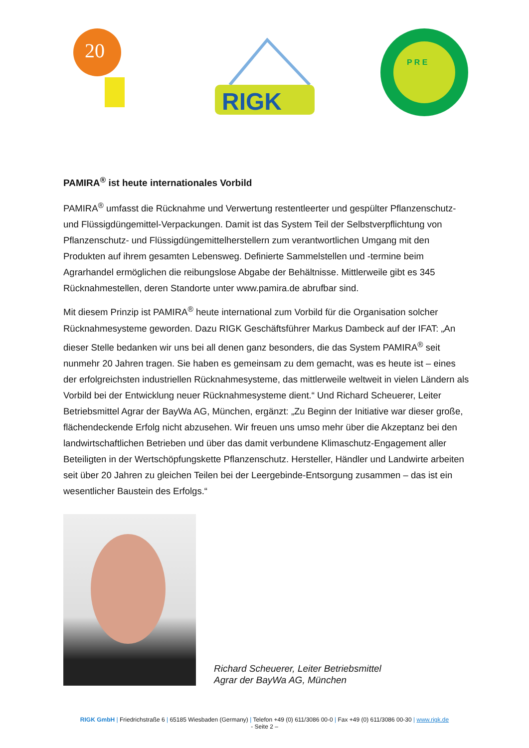20
RIGK
P R E
PAMIRA<sup>®</sup> ist heute internationales Vorbild
PAMIRA<sup>®</sup> umfasst die Rücknahme und Verwertung restentleerter und gespülter Pflanzenschutz- und Flüssigdüngemittel-Verpackungen. Damit ist das System Teil der Selbstverpflichtung von Pflanzenschutz- und Flüssigdüngemittelherstellern zum verantwortlichen Umgang mit den Produkten auf ihrem gesamten Lebensweg. Definierte Sammelstellen und -termine beim Agrarhandel ermöglichen die reibungslose Abgabe der Behältnisse. Mittlerweile gibt es 345 Rücknahmestellen, deren Standorte unter www.pamira.de abrufbar sind.
Mit diesem Prinzip ist PAMIRA<sup>®</sup> heute international zum Vorbild für die Organisation solcher Rücknahmesysteme geworden. Dazu RIGK Geschäftsführer Markus Dambeck auf der IFAT: „An dieser Stelle bedanken wir uns bei all denen ganz besonders, die das System PAMIRA<sup>®</sup> seit nunmehr 20 Jahren tragen. Sie haben es gemeinsam zu dem gemacht, was es heute ist – eines der erfolgreichsten industriellen Rücknahmesysteme, das mittlerweile weltweit in vielen Ländern als Vorbild bei der Entwicklung neuer Rücknahmesysteme dient.“ Und Richard Scheuerer, Leiter Betriebsmittel Agrar der BayWa AG, München, ergänzt: „Zu Beginn der Initiative war dieser große, flächendeckende Erfolg nicht abzusehen. Wir freuen uns umso mehr über die Akzeptanz bei den landwirtschaftlichen Betrieben und über das damit verbundene Klimaschutz-Engagement aller Beteiligten in der Wertschöpfungskette Pflanzenschutz. Hersteller, Händler und Landwirte arbeiten seit über 20 Jahren zu gleichen Teilen bei der Leergebinde-Entsorgung zusammen – das ist ein wesentlicher Baustein des Erfolgs.“
Richard Scheuerer, Leiter Betriebsmittel
Agrar der BayWa AG, München
RIGK GmbH | Friedrichstraße 6 | 65185 Wiesbaden (Germany) | Telefon +49 (0) 611/3086 00-0 | Fax +49 (0) 611/3086 00-30 | www.rigk.de
- Seite 2 –